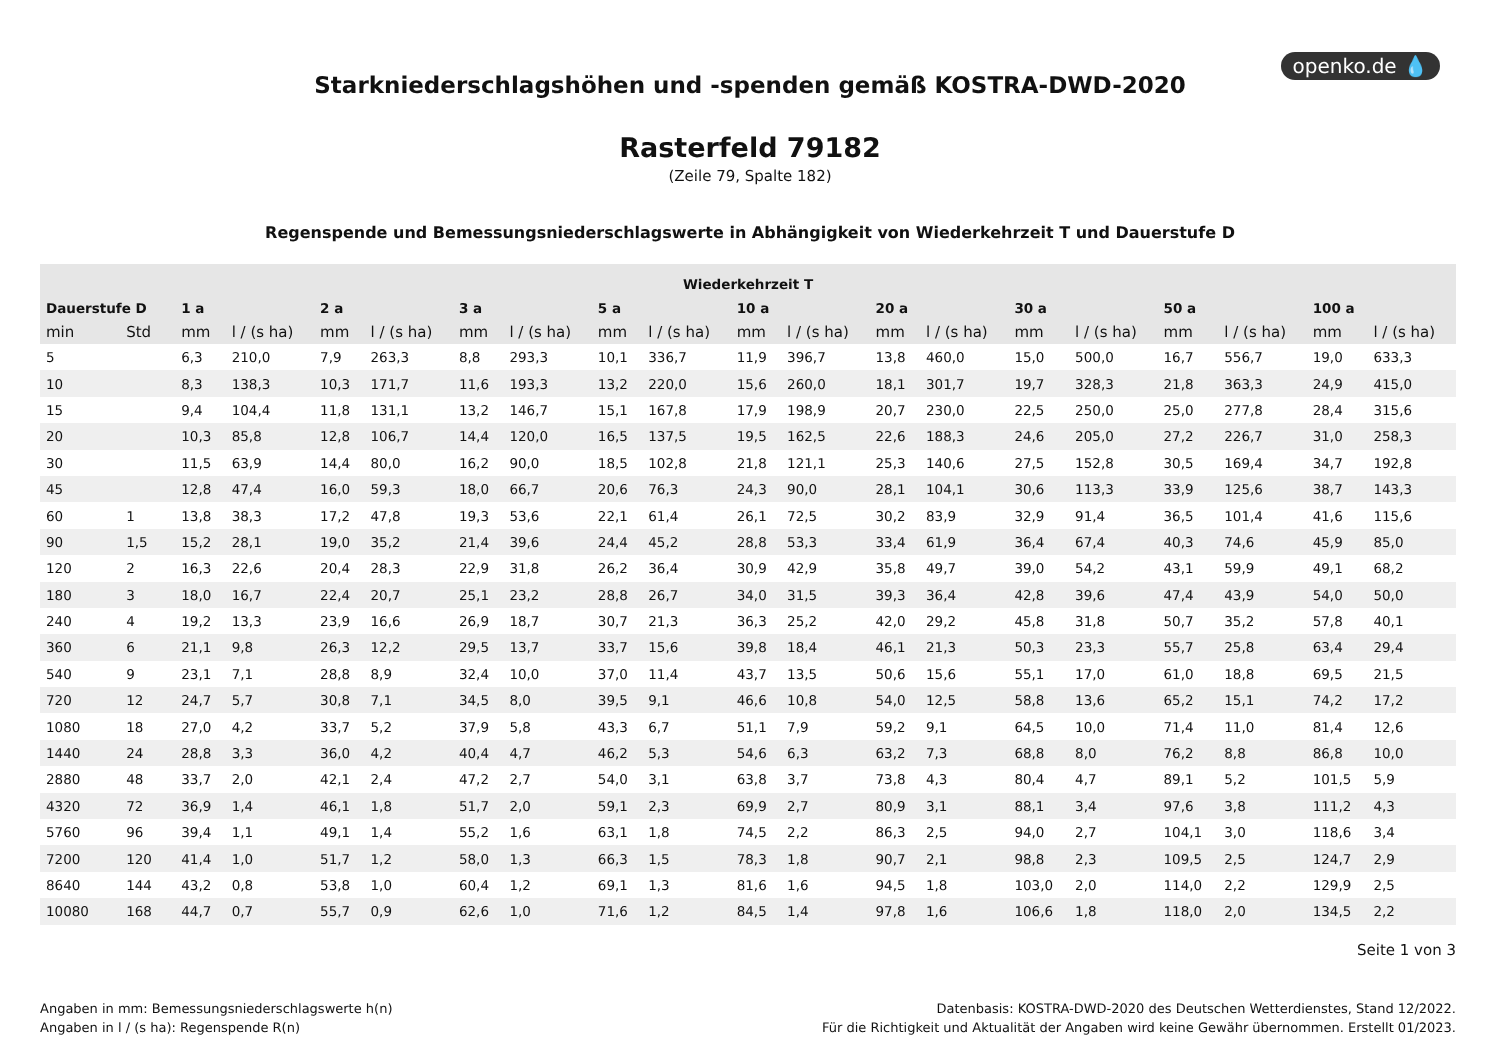openko.de 💧
Starkniederschlagshöhen und -spenden gemäß KOSTRA-DWD-2020
Rasterfeld 79182
(Zeile 79, Spalte 182)
Regenspende und Bemessungsniederschlagswerte in Abhängigkeit von Wiederkehrzeit T und Dauerstufe D
| Wiederkehrzeit T | | | | | | | | | | | | | | | | | | | |
| --- | --- | --- | --- | --- | --- | --- | --- | --- | --- | --- | --- | --- | --- | --- | --- | --- | --- | --- | --- |
| Dauerstufe D | | 1 a | | 2 a | | 3 a | | 5 a | | 10 a | | 20 a | | 30 a | | 50 a | | 100 a | |
| min | Std | mm | l / (s ha) | mm | l / (s ha) | mm | l / (s ha) | mm | l / (s ha) | mm | l / (s ha) | mm | l / (s ha) | mm | l / (s ha) | mm | l / (s ha) | mm | l / (s ha) |
| 5 | | 6,3 | 210,0 | 7,9 | 263,3 | 8,8 | 293,3 | 10,1 | 336,7 | 11,9 | 396,7 | 13,8 | 460,0 | 15,0 | 500,0 | 16,7 | 556,7 | 19,0 | 633,3 |
| 10 | | 8,3 | 138,3 | 10,3 | 171,7 | 11,6 | 193,3 | 13,2 | 220,0 | 15,6 | 260,0 | 18,1 | 301,7 | 19,7 | 328,3 | 21,8 | 363,3 | 24,9 | 415,0 |
| 15 | | 9,4 | 104,4 | 11,8 | 131,1 | 13,2 | 146,7 | 15,1 | 167,8 | 17,9 | 198,9 | 20,7 | 230,0 | 22,5 | 250,0 | 25,0 | 277,8 | 28,4 | 315,6 |
| 20 | | 10,3 | 85,8 | 12,8 | 106,7 | 14,4 | 120,0 | 16,5 | 137,5 | 19,5 | 162,5 | 22,6 | 188,3 | 24,6 | 205,0 | 27,2 | 226,7 | 31,0 | 258,3 |
| 30 | | 11,5 | 63,9 | 14,4 | 80,0 | 16,2 | 90,0 | 18,5 | 102,8 | 21,8 | 121,1 | 25,3 | 140,6 | 27,5 | 152,8 | 30,5 | 169,4 | 34,7 | 192,8 |
| 45 | | 12,8 | 47,4 | 16,0 | 59,3 | 18,0 | 66,7 | 20,6 | 76,3 | 24,3 | 90,0 | 28,1 | 104,1 | 30,6 | 113,3 | 33,9 | 125,6 | 38,7 | 143,3 |
| 60 | 1 | 13,8 | 38,3 | 17,2 | 47,8 | 19,3 | 53,6 | 22,1 | 61,4 | 26,1 | 72,5 | 30,2 | 83,9 | 32,9 | 91,4 | 36,5 | 101,4 | 41,6 | 115,6 |
| 90 | 1,5 | 15,2 | 28,1 | 19,0 | 35,2 | 21,4 | 39,6 | 24,4 | 45,2 | 28,8 | 53,3 | 33,4 | 61,9 | 36,4 | 67,4 | 40,3 | 74,6 | 45,9 | 85,0 |
| 120 | 2 | 16,3 | 22,6 | 20,4 | 28,3 | 22,9 | 31,8 | 26,2 | 36,4 | 30,9 | 42,9 | 35,8 | 49,7 | 39,0 | 54,2 | 43,1 | 59,9 | 49,1 | 68,2 |
| 180 | 3 | 18,0 | 16,7 | 22,4 | 20,7 | 25,1 | 23,2 | 28,8 | 26,7 | 34,0 | 31,5 | 39,3 | 36,4 | 42,8 | 39,6 | 47,4 | 43,9 | 54,0 | 50,0 |
| 240 | 4 | 19,2 | 13,3 | 23,9 | 16,6 | 26,9 | 18,7 | 30,7 | 21,3 | 36,3 | 25,2 | 42,0 | 29,2 | 45,8 | 31,8 | 50,7 | 35,2 | 57,8 | 40,1 |
| 360 | 6 | 21,1 | 9,8 | 26,3 | 12,2 | 29,5 | 13,7 | 33,7 | 15,6 | 39,8 | 18,4 | 46,1 | 21,3 | 50,3 | 23,3 | 55,7 | 25,8 | 63,4 | 29,4 |
| 540 | 9 | 23,1 | 7,1 | 28,8 | 8,9 | 32,4 | 10,0 | 37,0 | 11,4 | 43,7 | 13,5 | 50,6 | 15,6 | 55,1 | 17,0 | 61,0 | 18,8 | 69,5 | 21,5 |
| 720 | 12 | 24,7 | 5,7 | 30,8 | 7,1 | 34,5 | 8,0 | 39,5 | 9,1 | 46,6 | 10,8 | 54,0 | 12,5 | 58,8 | 13,6 | 65,2 | 15,1 | 74,2 | 17,2 |
| 1080 | 18 | 27,0 | 4,2 | 33,7 | 5,2 | 37,9 | 5,8 | 43,3 | 6,7 | 51,1 | 7,9 | 59,2 | 9,1 | 64,5 | 10,0 | 71,4 | 11,0 | 81,4 | 12,6 |
| 1440 | 24 | 28,8 | 3,3 | 36,0 | 4,2 | 40,4 | 4,7 | 46,2 | 5,3 | 54,6 | 6,3 | 63,2 | 7,3 | 68,8 | 8,0 | 76,2 | 8,8 | 86,8 | 10,0 |
| 2880 | 48 | 33,7 | 2,0 | 42,1 | 2,4 | 47,2 | 2,7 | 54,0 | 3,1 | 63,8 | 3,7 | 73,8 | 4,3 | 80,4 | 4,7 | 89,1 | 5,2 | 101,5 | 5,9 |
| 4320 | 72 | 36,9 | 1,4 | 46,1 | 1,8 | 51,7 | 2,0 | 59,1 | 2,3 | 69,9 | 2,7 | 80,9 | 3,1 | 88,1 | 3,4 | 97,6 | 3,8 | 111,2 | 4,3 |
| 5760 | 96 | 39,4 | 1,1 | 49,1 | 1,4 | 55,2 | 1,6 | 63,1 | 1,8 | 74,5 | 2,2 | 86,3 | 2,5 | 94,0 | 2,7 | 104,1 | 3,0 | 118,6 | 3,4 |
| 7200 | 120 | 41,4 | 1,0 | 51,7 | 1,2 | 58,0 | 1,3 | 66,3 | 1,5 | 78,3 | 1,8 | 90,7 | 2,1 | 98,8 | 2,3 | 109,5 | 2,5 | 124,7 | 2,9 |
| 8640 | 144 | 43,2 | 0,8 | 53,8 | 1,0 | 60,4 | 1,2 | 69,1 | 1,3 | 81,6 | 1,6 | 94,5 | 1,8 | 103,0 | 2,0 | 114,0 | 2,2 | 129,9 | 2,5 |
| 10080 | 168 | 44,7 | 0,7 | 55,7 | 0,9 | 62,6 | 1,0 | 71,6 | 1,2 | 84,5 | 1,4 | 97,8 | 1,6 | 106,6 | 1,8 | 118,0 | 2,0 | 134,5 | 2,2 |
Seite 1 von 3
Angaben in mm: Bemessungsniederschlagswerte h(n)
Angaben in l / (s ha): Regenspende R(n)
Datenbasis: KOSTRA-DWD-2020 des Deutschen Wetterdienstes, Stand 12/2022.
Für die Richtigkeit und Aktualität der Angaben wird keine Gewähr übernommen. Erstellt 01/2023.